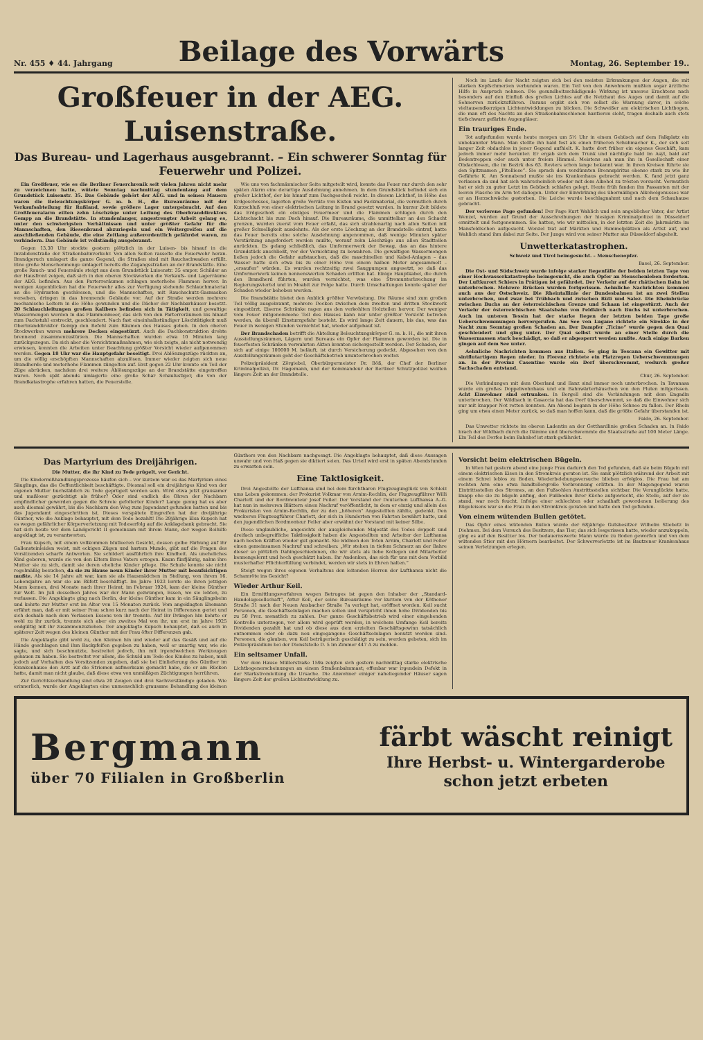Nr. 455 ♦ 44. Jahrgang Beilage des Vorwärts Montag, 26. September 19..
Großfeuer in der AEG. Luisenstraße.
Das Bureau- und Lagerhaus ausgebrannt. – Ein schwerer Sonntag für Feuerwehr und Polizei.
Ein Großfeuer, wie es die Berliner Feuerchronik seit vielen Jahren nicht mehr zu verzeichnen hatte, wütete Sonntag nachmittag stundenlang auf dem Grundstück Luisenstr. 35. Das Gebäude gehört der AEG. und in seinen Mauern waren die Beleuchtungskörper G. m. b. H., die Bureauräume mit der Verkaufsabteilung für Rußland, sowie größere Lager untergebracht. Auf den Großfeueralarm eilten zehn Löschzüge unter Leitung des Oberbranddirektors Gempp an die Brandstätte. In stundenlanger, angestrengter Arbeit gelang es, unter den schwierigsten Verhältnissen und unter größter Gefahr für die Mannschaften, den Riesenbrand abzuriegeln und ein Weitergreifen auf die anschließenden Gebäude, die eine Zeitlang außerordentlich gefährdet waren, zu verhindern. Das Gebäude ist vollständig ausgebrannt.
Gegen 13,30 Uhr stockte gestern plötzlich in der Luisen- bis hinauf in die Invalidenstraße der Straßenbahnverkehr. Von allen Seiten rasselte die Feuerwehr heran. Brandgeruch umlagert die ganze Gegend, die Straßen sind mit Rauchschwaden erfüllt. Eine große Menschenmenge umlagert bereits die Zugangsstraßen an der Brandstätte. Eine große Rauch- und Feuersäule steigt aus dem Grundstück Luisenstr. 35 empor. Schilder an der Hausfront zeigen, daß sich in den oberen Stockwerken die Verkaufs- und Lagerräume der AEG. befinden. Aus den Parterreräumen schlagen meterhohe Flammen hervor. In wenigen Augenblicken hat die Feuerwehr alles zur Verfügung stehende Schlauchmaterial an die Hydranten geschlossen, und die Mannschaften, mit Rauchschutz-Gasmasken versehen, dringen in das brennende Gebäude vor. Auf der Straße werden mehrere mechanische Leitern in die Höhe gewunden und die Dächer der Nachbarhäuser besetzt. 20 Schlauchleitungen großen Kalibers befinden sich in Tätigkeit, und gewaltige Wassermengen werden in das Flammenmeer, das sich von den Parterreräumen bis hinauf zum Dachstuhl erstreckt, geschleudert. Nach fast eineinhalbstündiger Löschtätigkeit muß Oberbranddirektor Gempp den Befehl zum Räumen des Hauses geben. In den oberen Stockwerken waren mehrere Decken eingestürzt. Auch die Dachkonstruktion drohte brennend zusammenzustürzen. Die Mannschaften wurden etwa 10 Minuten lang zurückgezogen. Da sich aber die Vorsichtsmaßnahmen, wie sich zeigte, als nicht notwendig erwiesen, konnten die Arbeiten unter Beachtung größter Vorsicht wieder aufgenommen werden. Gegen 18 Uhr war die Hauptgefahr beseitigt. Drei Ablösungszüge rückten an, um die völlig erschöpften Mannschaften abzulösen. Immer wieder zeigten sich neue Brandherde und meterhohe Flammen züngelten auf. Erst gegen 22 Uhr konnte ein Teil der Züge abrücken, nachdem drei weitere Ablösungszüge an der Brandstätte eingetroffen waren. Noch spät abends umlagerte eine große Schar Schaulustiger, die von der Brandkatastrophe erfahren hatten, die Feuerstelle.
Wie uns von fachmännischer Seite mitgeteilt wird, konnte das Feuer nur durch den sehr späten Alarm eine derartige Ausdehnung annehmen. In dem Grundstück befindet sich ein großer Lichthof, der bis hinauf zum Dachgeschoß reicht. In diesem Lichthof, in Höhe des Erdgeschosses, lagerten große Vorräte von Kisten und Packmaterial, die vermutlich durch Kurzschluß von einer elektrischen Leitung in Brand gesetzt wurden. In kurzer Zeit bildete das Erdgeschoß ein einziges Feuermeer und die Flammen schlugen durch den Lichtschacht bis zum Dach hinauf. Die Bureauräume, die unmittelbar an den Schacht grenzen, wurden zuerst vom Feuer erfaßt, das sich strahlenartig nach allen Seiten mit großer Schnelligkeit ausdehnte. Als der erste Löschzug an der Brandstelle eintraf, hatte das Feuer bereits eine solche Ausdehnung angenommen, daß wenige Minuten später Verstärkung angefordert werden mußte, worauf zehn Löschzüge aus allen Stadtteilen anrückten. Es gelang schließlich, das Umformerwerk der Bewag, das an das hintere Grundstück anschließt, vor der Vernichtung zu bewahren. Die gewaltigen Wassermengen ließen jedoch die Gefahr aufstauchen, daß die maschinellen und Kabel-Anlagen – das Wasser hatte sich etwa bis zu einer Höhe von einem halben Meter angesammelt – „ersaufen“ würden. Es wurden rechtzeitig zwei Saugpumpen angesetzt, so daß das Umformerwerk keinen nennenswerten Schaden erlitten hat. Einige Hauptkabel, die durch den Brandherd führten, wurden vernichtet, was eine Stromunterbrechung im Regierungsviertel und in Moabit zur Folge hatte. Durch Umschaltungen konnte später der Schaden wieder behoben werden.
Die Brandstätte bietet den Anblick größter Verwüstung. Die Räume sind zum großen Teil völlig ausgebrannt, mehrere Decken zwischen dem zweiten und dritten Stockwerk eingestürzt. Eiserne Schränke ragen aus den verkohlten Holzteilen hervor. Der weniger vom Feuer mitgenommene Teil des Hauses kann nur unter größter Vorsicht betreten werden, da überall Einsturzgefahr besteht. Es wird lange Zeit dauern, bis das, was das Feuer in wenigen Stunden vernichtet hat, wieder aufgebaut ist.
Der Brandschaden betrifft die Abteilung Beleuchtungskörper G. m. b. H., die mit ihren Ausstellungsräumen, Lägern und Bureaus ein Opfer der Flammen geworden ist. Die in feuerfesten Schränken verwahrten Akten konnten sichergestellt werden. Der Schaden, der sich auf einige 100000 M. beläuft, ist durch Versicherung gedeckt. Abgesehen von den Ausstellungsräumen geht der Geschäftsbetrieb ununterbrochen weiter.
Polizeipräsident Zörgiebel, Oberbürgermeister Dr. Böß, der Chef der Berliner Kriminalpolizei, Dr. Hagemann, und der Kommandeur der Berliner Schutzpolizei weilten längere Zeit an der Brandstelle.
Noch im Laufe der Nacht zeigten sich bei den meisten Erkrankungen der Augen, die mit starken Kopfschmerzen verbunden waren. Ein Teil von den Anwohnern mußten sogar ärztliche Hilfe in Anspruch nehmen. Die gesundheitsschädigende Wirkung ist unseres Erachtens nach besonders auf den Einfluß des grellen Lichtes auf die Netzhaut des Auges und damit auf die Sehnerven zurückzuführen. Daraus ergibt sich von selbst die Warnung davor, in solche vieltausendkerzigen Lichtentwicklungen zu blicken. Die Schweißer am elektrischen Lichtbogen, die man oft des Nachts an den Straßenbahnschienen hantieren sieht, tragen deshalb auch stets tiefschwarz gefärbte Augengläser.
Ein trauriges Ende.
Tot aufgefunden wurde heute morgen um 5½ Uhr in einem Gebüsch auf dem Falkplatz ein unbekannter Mann. Man stellte ihn bald fest als einen früheren Schuhmacher K., der sich seit langer Zeit obdachlos in jener Gegend aufhielt. K. hatte dort früher ein eigenes Geschäft, kam jedoch immer mehr herunter. Er ergab sich dem Trunk und nächtigte bald im Asyl, bald auf Bodentreppen oder auch unter freiem Himmel. Meistens sah man ihn in Gesellschaft einer Obdachlosen, die im Bezirk des 63. Reviers schon lange bekannt war. In ihren Kreisen führte sie den Spitznamen „Fitelliese“. Sie sprach dem verdünnten Brennspiritus ebenso stark zu wie ihr Gefährte K. Am Sonnabend mußte sie ins Krankenhaus gebracht werden. K. fand jetzt ganz verlassen da und hat sich wahrscheinlich wieder mit dem Alkohol zu trösten versucht. Vermutlich hat er sich zu guter Letzt im Gebüsch schlafen gelegt. Heute früh fanden ihn Passanten mit der leeren Flasche im Arm tot daliegen. Unter der Einwirkung des übermäßigen Alkoholgenusses war er an Herzschwäche gestorben. Die Leiche wurde beschlagnahmt und nach dem Schauhause gebracht.
Der verlorene Page gefunden! Der Page Kurt Wahlich und sein angeblicher Vater, der Artist Wenzel, wurden auf Grund der Ausschreibungen der hiesigen Kriminalpolizei in Düsseldorf ermittelt und festgenommen. Sie hatten, wie wir mitteilen, in der letzten Zeit die Jahrmärkte im Mansfeldischen aufgesucht. Wenzel trat auf Märkten und Rummelplätzen als Artist auf, und Wahlich stand ihm dabei zur Seite. Der Junge wird von seiner Mutter aus Düsseldorf abgeholt.
Unwetterkatastrophen.
Schweiz und Tirol heimgesucht. – Menschenopfer.
Basel, 26. September.
Die Ost- und Südschweiz wurde infolge starker Regenfälle der beiden letzten Tage von einer Hochwasserkatastrophe heimgesucht, die auch Opfer an Menschenleben forderten. Der Luftkurort Schiers in Prätigau ist gefährdet. Der Verkehr auf der rhätischen Bahn ist unterbrochen. Mehrere Brücken wurden fortgerissen. Aehnliche Nachrichten kommen auch aus der Ostschweiz. Die Rheintallinie der Bundesbahnen ist an zwei Stellen unterbrochen, und zwar bei Trübbach und zwischen Rüti und Salez. Die Rheinbrücke zwischen Buchs an der österreichischen Grenze und Schaan ist eingestürzt. Auch der Verkehr der österreichischen Staatsbahn von Feldkirch nach Buchs ist unterbrochen. Auch im unteren Tessin hat der starke Regen der letzten beiden Tage große Ueberschwemmungen hervorgerufen. Am See von Lugano richtete ein Sirokko in der Nacht zum Sonntag großen Schaden an. Der Dampfer „Ticino“ wurde gegen den Quai geschleudert und ging unter. Der Quai selbst wurde an einer Stelle durch die Wassermassen stark beschädigt, so daß er abgesperrt werden mußte. Auch einige Barken gingen auf dem See unter.
Aehnliche Nachrichten kommen aus Italien. So ging in Toscana ein Gewitter mit sintflutartigem Regen nieder. In Florenz richtete ein Platzregen Ueberschwemmungen an. In der Provinz Casentino wurde ein Dorf überschwemmt, wodurch großer Sachschaden entstand.
Chur, 26. September.
Die Verbindungen mit dem Oberland und Ilanz sind immer noch unterbrochen. In Tavanasa wurde ein großes Doppelwohnhaus und ein Bahnwärterhäuschen von den Fluten mitgerissen. Acht Einwohner sind ertrunken. In Bergell sind die Verbindungen mit dem Engadin unterbrochen. Der Wildbach in Casaccia hat das Dorf überschwemmt, so daß die Einwohner sich nur mit knapper Not retten konnten. Am Abend begann in der Höhe Schnee zu fallen. Der Rhein ging um etwa einen Meter zurück, so daß man hoffen kann, daß die größte Gefahr überstanden ist.
Faido, 26. September.
Das Unwetter richtete im oberen Ladentin an der Gotthardlinie großen Schaden an. In Faido brach der Wildbach durch die Dämme und überschwemmte die Staatsstraße auf 100 Meter Länge. Ein Teil des Dorfes beim Bahnhof ist stark gefährdet.
Das Martyrium des Dreijährigen.
Die Mutter, die ihr Kind zu Tode prügelt, vor Gericht.
Die Kindermißhandlungsprozesse häufen sich – vor kurzem war es das Martyrium eines Säuglings, das die Oeffentlichkeit beschäftigte. Diesmal soll ein dreijähriges Kind von der eigenen Mutter buchstäblich zu Tode geprügelt worden sein. Wird etwa jetzt grausamer und maßloser gezüchtigt als früher? Oder sind endlich die Ohren der Nachbarn empfindlicher geworden gegen die Schreie gefolterter Kinder? Lange genug hat es aber auch diesmal gewährt, bis die Nachbarn den Weg zum Jugendamt gefunden hatten und bis das Jugendamt eingeschritten ist. Dieses verspätete Eingreifen hat der dreijährige Günther, wie die Anklage behauptet, mit dem Tode bezahlt! Die 29jährige Elsa Kupsch hat es wegen gefährlicher Körperverletzung mit Todeserfolg auf die Anklagebank gebracht. Sie hat sich heute vor dem Landgericht II gemeinsam mit ihrem Mann, der wegen Beihilfe angeklagt ist, zu verantworten.
Frau Kupsch, mit einem vollkommen blutleeren Gesicht, dessen gelbe Färbung auf ihr Gallensteinleiden weist, mit eckigen Zügen und hartem Munde, gibt auf die Fragen des Vorsitzenden scharfe Antworten. Sie schildert ausführlich ihre Kindheit. Als uneheliches Kind geboren, wurde sie von den Eltern ihres Vaters erzogen. Kaum fünfjährig, nahm ihre Mutter sie zu sich, damit sie deren eheliche Kinder pflege. Die Schule konnte sie nicht regelmäßig besuchen, da sie zu Hause neun Kinder ihrer Mutter mit beaufsichtigen mußte. Als sie 14 Jahre alt war, kam sie als Hausmädchen in Stellung, von ihrem 16. Lebensjahre an war sie am Büfett beschäftigt. Im Jahre 1923 lernte sie ihren jetzigen Mann kennen, drei Monate nach ihrer Heirat, im Februar 1924, kam der kleine Günther zur Welt. Im Juli desselben Jahres war der Mann gezwungen, Essen, wo sie lebten, zu verlassen. Die Angeklagte ging nach Berlin, der kleine Günther kam in ein Säuglingsheim und kehrte zur Mutter erst im Alter von 15 Monaten zurück. Vom angeklagten Ehemann erfährt man, daß er mit seiner Frau schon kurz nach der Heirat in Differenzen geriet und sich deshalb nach dem Verlassen Essens von ihr trennte. Auf ihr Drängen hin kehrte er wohl zu ihr zurück, trennte sich aber ein zweites Mal von ihr, um erst im Jahre 1925 endgültig mit ihr zusammenzuziehen. Der angeklagte Kupsch behauptet, daß es auch in späterer Zeit wegen des kleinen Günther mit der Frau öfter Differenzen gab.
Die Angeklagte gibt wohl zu, den Kleinen hin und wieder auf das Gesäß und auf die Hände geschlagen und ihm Backpfeifen gegeben zu haben, weil er unartig war, wie sie sagte, und sich beschmutzte, bestreitet jedoch, ihn mit irgendwelchen Werkzeugen gehauen zu haben. Sie bestreitet vor allem, die Schuld am Tode des Kindes zu haben, muß jedoch auf Vorhalten des Vorsitzenden zugeben, daß sie bei Einlieferung des Günther im Krankenhause den Arzt auf die Striemen aufmerksam gemacht habe, die er am Rücken hatte, damit man nicht glaube, daß diese etwa von unmäßigen Züchtigungen herrühren.
Zur Gerichtsverhandlung sind etwa 20 Zeugen und drei Sachverständige geladen. Wie erinnerlich, wurde der Angeklagten eine unmenschlich grausame Behandlung des kleinen Günthers von den Nachbarn nachgesagt. Die Angeklagte behauptet, daß diese Aussagen unwahr und von Haß gegen sie diktiert seien. Das Urteil wird erst in späten Abendstunden zu erwarten sein.
Eine Taktlosigkeit.
Drei Angestellte der Lufthansa sind bei dem furchtbaren Flugzeugunglück von Schleiz ums Leben gekommen: der Prokurist Volkmar von Arnim-Rechlin, der Flugzeugführer Willi Charlett und der Bordmonteur Josef Feiler. Der Vorstand der Deutschen Lufthansa A.-G. hat nun in mehreren Blättern einen Nachruf veröffentlicht, in dem er einzig und allein des Prokuristen von Arnim-Rechlin, der zu den „höheren“ Angestellten zählte, gedenkt. Den wackeren Flugzeugführer Charlett, der sich in Hunderten von Fahrten bewährt hatte, und den jugendlichen Bordmonteur Feiler aber erwähnt der Vorstand mit keiner Silbe.
Diese unglaubliche, angesichts der ausgleichenden Majestät des Todes doppelt und dreifach unbegreifliche Taktlosigkeit haben die Angestellten und Arbeiter der Lufthansa nach besten Kräften wieder gut gemacht. Sie widmen den Toten Arnim, Charlett und Feiler einen gemeinsamen Nachruf und schreiben: „Wir stehen in tiefem Schmerz an der Bahre dieser so plötzlich Dahingeschiedenen, die wir stets als liebe Kollegen und Mitarbeiter kennengelernt und hoch geschätzt haben. Ihr Andenken, das sich für uns mit dem Vorbild musterhafter Pflichterfüllung verbindet, werden wir stets in Ehren halten.“
Steigt wegen ihres eigenen Verhaltens den leitenden Herren der Lufthansa nicht die Schamröte ins Gesicht?
Wieder Arthur Keil.
Ein Ermittlungsverfahren wegen Betruges ist gegen den Inhaber der „Standard-Handelsgesellschaft“, Artur Keil, der seine Bureauräume vor kurzem von der Köthener Straße 31 nach der Neuen Ansbacher Straße 7a verlegt hat, eröffnet worden. Keil sucht Personen, die Geschäftseinlagen machen sollen und verspricht ihnen hohe Dividenden bis zu 50 Proz. monatlich zu zahlen. Der ganze Geschäftsbetrieb wird einer eingehenden Kontrolle unterzogen, vor allem wird geprüft werden, in welchem Umfange Keil bereits Dividenden gezahlt hat und ob diese aus dem erzielten Geschäftsgewinn tatsächlich entnommen oder ob dazu neu eingegangene Geschäftseinlagen benutzt worden sind. Personen, die glauben, von Keil betrügerisch geschädigt zu sein, werden gebeten, sich im Polizeipräsidium bei der Dienststelle D. 5 im Zimmer 447 A zu melden.
Ein seltsamer Unfall.
Vor dem Hause Müllerstraße 159a zeigten sich gestern nachmittag starke elektrische Lichtbogenerscheinungen an einem Straßenbahnmast; offenbar war irgendein Defekt in der Starkstromleitung die Ursache. Die Anwohner einiger naheliegender Häuser sagen längere Zeit der grellen Lichtentwicklung zu.
Vorsicht beim elektrischen Bügeln.
In Wien hat gestern abend eine junge Frau dadurch den Tod gefunden, daß sie beim Bügeln mit einem elektrischen Eisen in den Stromkreis geraten ist. Sie sank plötzlich während der Arbeit mit einem Schrei leblos zu Boden. Wiederbelebungsversuche blieben erfolglos. Die Frau hat am rechten Arm eine etwa handtellergroße Verbrennung erlitten. In der Magengegend waren Eintrittsstellen des Stromes, an den Fußsohlen Austrittsstellen sichtbar. Die Verunglückte hatte, knapp ehe sie zu bügeln anfing, den Fußboden ihrer Küche aufgewischt, die Stelle, auf der sie stand, war noch feucht. Infolge einer schlechten oder schadhaft gewordenen Isolierung des Bügeleisens war so die Frau in den Stromkreis geraten und hatte den Tod gefunden.
Von einem wütenden Bullen getötet.
Das Opfer eines wütenden Bullen wurde der 68jährige Gutsbesitzer Wilhelm Stiebetz in Diehmen. Bei dem Versuch des Besitzers, das Tier, das sich losgerissen hatte, wieder anzukoppeln, ging es auf den Besitzer los. Der bedauernswerte Mann wurde zu Boden geworfen und von dem wütenden Stier mit den Hörnern bearbeitet. Der Schwerverletzte ist im Bautzener Krankenhaus seinen Verletzungen erlegen.
Bergmann
über 70 Filialen in Großberlin
färbt wäscht reinigt
Ihre Herbst- u. Wintergarderobe
schon jetzt erbeten